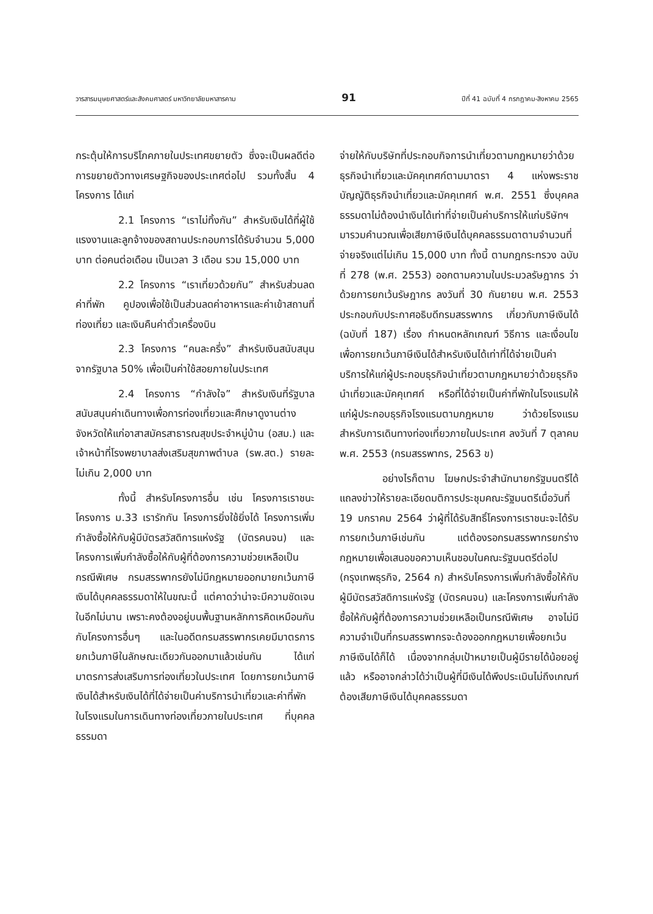วารสารมนุษยศาสตร์และสังคมศาสตร์ มหาวิทยาลัยมหาสารคาม 91 ปีที่ 41 ฉบับที่ 4 กรกฎาคม-สิงหาคม 2565
กระตุ้นให้การบริโภคภายในประเทศขยายตัว ซึ่งจะเป็นผลดีต่อการขยายตัวทางเศรษฐกิจของประเทศต่อไป รวมทั้งสิ้น 4 โครงการ ได้แก่
2.1 โครงการ “เราไม่ทิ้งกัน” สำหรับเงินได้ที่ผู้ใช้แรงงานและลูกจ้างของสถานประกอบการได้รับจำนวน 5,000 บาท ต่อคนต่อเดือน เป็นเวลา 3 เดือน รวม 15,000 บาท
2.2 โครงการ “เราเที่ยวด้วยกัน” สำหรับส่วนลดค่าที่พัก คูปองเพื่อใช้เป็นส่วนลดค่าอาหารและค่าเข้าสถานที่ท่องเที่ยว และเงินคืนค่าตั๋วเครื่องบิน
2.3 โครงการ “คนละครึ่ง” สำหรับเงินสนับสนุนจากรัฐบาล 50% เพื่อเป็นค่าใช้สอยภายในประเทศ
2.4 โครงการ “กำลังใจ” สำหรับเงินที่รัฐบาลสนับสนุนค่าเดินทางเพื่อการท่องเที่ยวและศึกษาดูงานต่างจังหวัดให้แก่อาสาสมัครสาธารณสุขประจำหมู่บ้าน (อสม.) และเจ้าหน้าที่โรงพยาบาลส่งเสริมสุขภาพตำบล (รพ.สต.) รายละไม่เกิน 2,000 บาท
ทั้งนี้ สำหรับโครงการอื่น เช่น โครงการเราชนะ โครงการ ม.33 เรารักกัน โครงการยิ่งใช้ยิ่งได้ โครงการเพิ่มกำลังซื้อให้กับผู้มีบัตรสวัสดิการแห่งรัฐ (บัตรคนจน) และโครงการเพิ่มกำลังซื้อให้กับผู้ที่ต้องการความช่วยเหลือเป็นกรณีพิเศษ กรมสรรพากรยังไม่มีกฎหมายออกมายกเว้นภาษีเงินได้บุคคลธรรมดาให้ในขณะนี้ แต่คาดว่าน่าจะมีความชัดเจนในอีกไม่นาน เพราะคงต้องอยู่บนพื้นฐานหลักการคิดเหมือนกันกับโครงการอื่นๆ และในอดีตกรมสรรพากรเคยมีมาตรการยกเว้นภาษีในลักษณะเดียวกันออกมาแล้วเช่นกัน ได้แก่ มาตรการส่งเสริมการท่องเที่ยวในประเทศ โดยการยกเว้นภาษีเงินได้สำหรับเงินได้ที่ได้จ่ายเป็นค่าบริการนำเที่ยวและค่าที่พักในโรงแรมในการเดินทางท่องเที่ยวภายในประเทศ ที่บุคคลธรรมดา
จ่ายให้กับบริษัทที่ประกอบกิจการนำเที่ยวตามกฎหมายว่าด้วยธุรกิจนำเที่ยวและมัคคุเทศก์ตามมาตรา 4 แห่งพระราชบัญญัติธุรกิจนำเที่ยวและมัคคุเทศก์ พ.ศ. 2551 ซึ่งบุคคลธรรมดาไม่ต้องนำเงินได้เท่าที่จ่ายเป็นค่าบริการให้แก่บริษัทฯ มารวมคำนวณเพื่อเสียภาษีเงินได้บุคคลธรรมดาตามจำนวนที่จ่ายจริงแต่ไม่เกิน 15,000 บาท ทั้งนี้ ตามกฎกระทรวง ฉบับที่ 278 (พ.ศ. 2553) ออกตามความในประมวลรัษฎากร ว่าด้วยการยกเว้นรัษฎากร ลงวันที่ 30 กันยายน พ.ศ. 2553 ประกอบกับประกาศอธิบดีกรมสรรพากร เกี่ยวกับภาษีเงินได้ (ฉบับที่ 187) เรื่อง กำหนดหลักเกณฑ์ วิธีการ และเงื่อนไขเพื่อการยกเว้นภาษีเงินได้สำหรับเงินได้เท่าที่ได้จ่ายเป็นค่าบริการให้แก่ผู้ประกอบธุรกิจนำเที่ยวตามกฎหมายว่าด้วยธุรกิจนำเที่ยวและมัคคุเทศก์ หรือที่ได้จ่ายเป็นค่าที่พักในโรงแรมให้แก่ผู้ประกอบธุรกิจโรงแรมตามกฎหมาย ว่าด้วยโรงแรม สำหรับการเดินทางท่องเที่ยวภายในประเทศ ลงวันที่ 7 ตุลาคม พ.ศ. 2553 (กรมสรรพากร, 2563 ข)
อย่างไรก็ตาม โฆษกประจำสำนักนายกรัฐมนตรีได้แถลงข่าวให้รายละเอียดมติการประชุมคณะรัฐมนตรีเมื่อวันที่ 19 มกราคม 2564 ว่าผู้ที่ได้รับสิทธิ์โครงการเราชนะจะได้รับการยกเว้นภาษีเช่นกัน แต่ต้องรอกรมสรรพากรยกร่างกฎหมายเพื่อเสนอขอความเห็นชอบในคณะรัฐมนตรีต่อไป (กรุงเทพธุรกิจ, 2564 ก) สำหรับโครงการเพิ่มกำลังซื้อให้กับผู้มีบัตรสวัสดิการแห่งรัฐ (บัตรคนจน) และโครงการเพิ่มกำลังซื้อให้กับผู้ที่ต้องการความช่วยเหลือเป็นกรณีพิเศษ อาจไม่มีความจำเป็นที่กรมสรรพากรจะต้องออกกฎหมายเพื่อยกเว้นภาษีเงินได้ก็ได้ เนื่องจากกลุ่มเป้าหมายเป็นผู้มีรายได้น้อยอยู่แล้ว หรืออาจกล่าวได้ว่าเป็นผู้ที่มีเงินได้พึงประเมินไม่ถึงเกณฑ์ต้องเสียภาษีเงินได้บุคคลธรรมดา